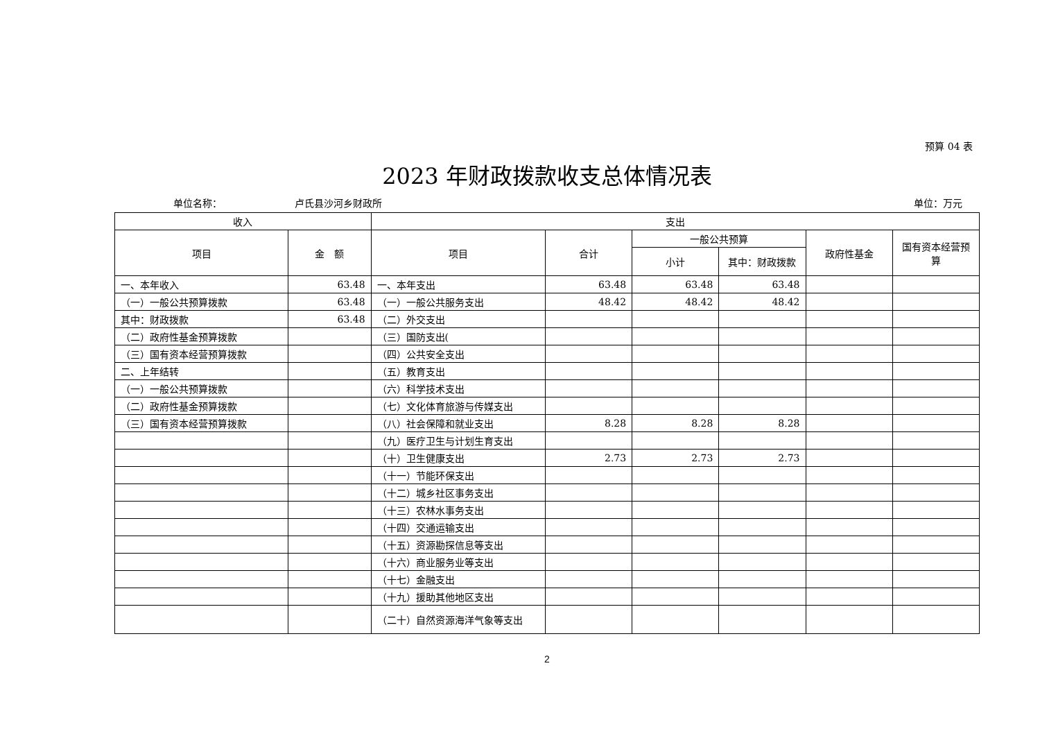预算 04 表
2023 年财政拨款收支总体情况表
单位名称： 卢氏县沙河乡财政所 单位：万元
| 收入 | | 支出 | | | | | |
| --- | --- | --- | --- | --- | --- | --- | --- |
| 项目 | 金 额 | 项目 | 合计 | 一般公共预算 | | 政府性基金 | 国有资本经营预算 |
| | | | | 小计 | 其中：财政拨款 | | |
| 一、本年收入 | 63.48 | 一、本年支出 | 63.48 | 63.48 | 63.48 | | |
| （一）一般公共预算拨款 | 63.48 | （一）一般公共服务支出 | 48.42 | 48.42 | 48.42 | | |
| 其中：财政拨款 | 63.48 | （二）外交支出 | | | | | |
| （二）政府性基金预算拨款 | | （三）国防支出( | | | | | |
| （三）国有资本经营预算拨款 | | （四）公共安全支出 | | | | | |
| 二、上年结转 | | （五）教育支出 | | | | | |
| （一）一般公共预算拨款 | | （六）科学技术支出 | | | | | |
| （二）政府性基金预算拨款 | | （七）文化体育旅游与传媒支出 | | | | | |
| （三）国有资本经营预算拨款 | | （八）社会保障和就业支出 | 8.28 | 8.28 | 8.28 | | |
| | | （九）医疗卫生与计划生育支出 | | | | | |
| | | （十）卫生健康支出 | 2.73 | 2.73 | 2.73 | | |
| | | （十一）节能环保支出 | | | | | |
| | | （十二）城乡社区事务支出 | | | | | |
| | | （十三）农林水事务支出 | | | | | |
| | | （十四）交通运输支出 | | | | | |
| | | （十五）资源勘探信息等支出 | | | | | |
| | | （十六）商业服务业等支出 | | | | | |
| | | （十七）金融支出 | | | | | |
| | | （十九）援助其他地区支出 | | | | | |
| | | （二十）自然资源海洋气象等支出 | | | | | |
2